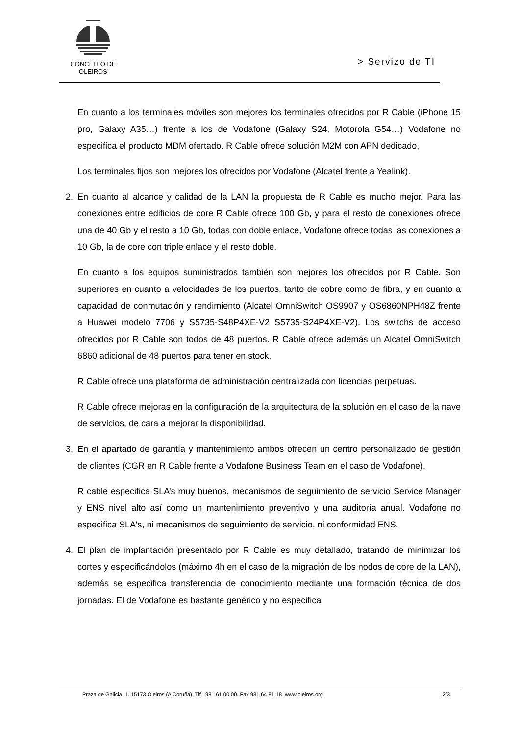CONCELLO DE
OLEIROS
> Servizo de TI
En cuanto a los terminales móviles son mejores los terminales ofrecidos por R Cable (iPhone 15 pro, Galaxy A35…) frente a los de Vodafone (Galaxy S24, Motorola G54…) Vodafone no especifica el producto MDM ofertado. R Cable ofrece solución M2M con APN dedicado,
Los terminales fijos son mejores los ofrecidos por Vodafone (Alcatel frente a Yealink).
2. En cuanto al alcance y calidad de la LAN la propuesta de R Cable es mucho mejor. Para las conexiones entre edificios de core R Cable ofrece 100 Gb, y para el resto de conexiones ofrece una de 40 Gb y el resto a 10 Gb, todas con doble enlace, Vodafone ofrece todas las conexiones a 10 Gb, la de core con triple enlace y el resto doble.
En cuanto a los equipos suministrados también son mejores los ofrecidos por R Cable. Son superiores en cuanto a velocidades de los puertos, tanto de cobre como de fibra, y en cuanto a capacidad de conmutación y rendimiento (Alcatel OmniSwitch OS9907 y OS6860NPH48Z frente a Huawei modelo 7706 y S5735-S48P4XE-V2 S5735-S24P4XE-V2). Los switchs de acceso ofrecidos por R Cable son todos de 48 puertos. R Cable ofrece además un Alcatel OmniSwitch 6860 adicional de 48 puertos para tener en stock.
R Cable ofrece una plataforma de administración centralizada con licencias perpetuas.
R Cable ofrece mejoras en la configuración de la arquitectura de la solución en el caso de la nave de servicios, de cara a mejorar la disponibilidad.
3. En el apartado de garantía y mantenimiento ambos ofrecen un centro personalizado de gestión de clientes (CGR en R Cable frente a Vodafone Business Team en el caso de Vodafone).
R cable especifica SLA’s muy buenos, mecanismos de seguimiento de servicio Service Manager y ENS nivel alto así como un mantenimiento preventivo y una auditoría anual. Vodafone no especifica SLA's, ni mecanismos de seguimiento de servicio, ni conformidad ENS.
4. El plan de implantación presentado por R Cable es muy detallado, tratando de minimizar los cortes y especificándolos (máximo 4h en el caso de la migración de los nodos de core de la LAN), además se especifica transferencia de conocimiento mediante una formación técnica de dos jornadas. El de Vodafone es bastante genérico y no especifica
Praza de Galicia, 1. 15173 Oleiros (A Coruña). Tlf . 981 61 00 00. Fax 981 64 81 18 www.oleiros.org 2/3